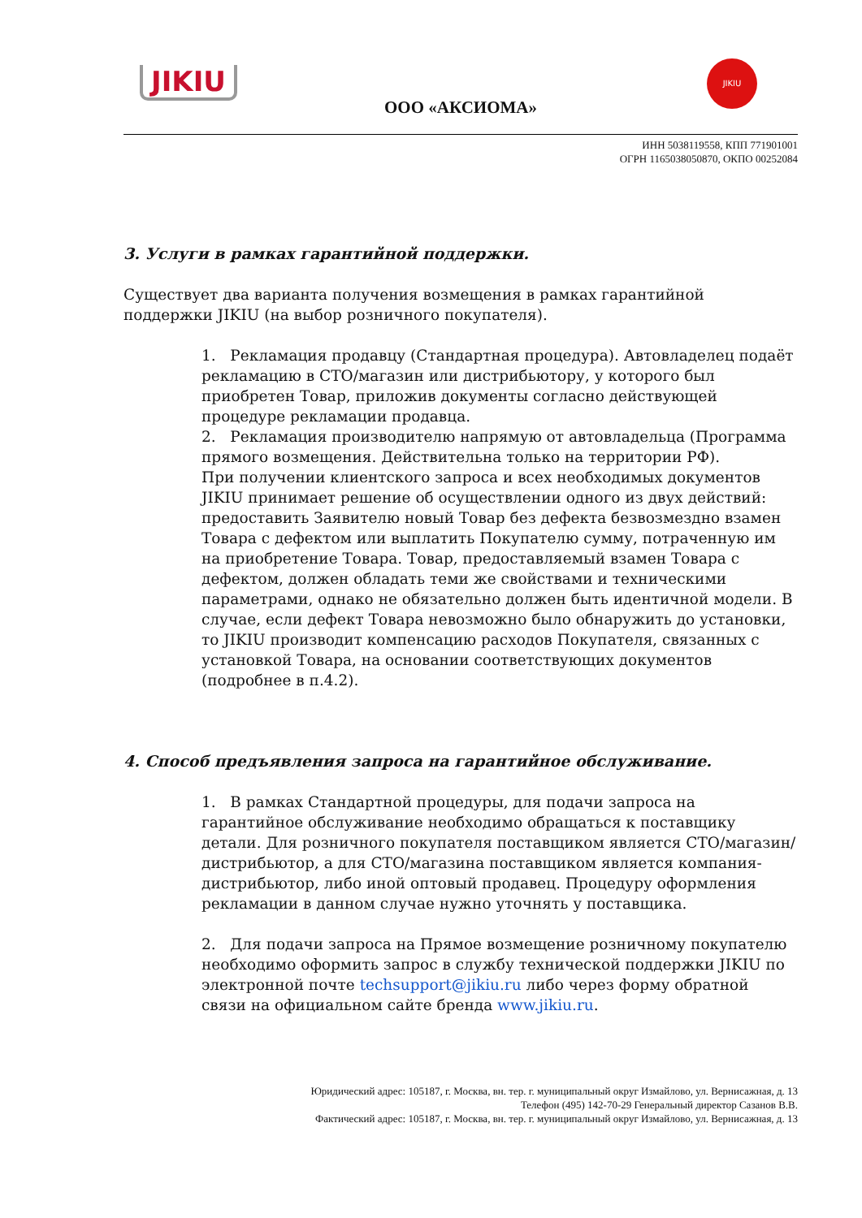JIKIU
JIKIU
ООО «АКСИОМА»
ИНН 5038119558, КПП 771901001
ОГРН 1165038050870, ОКПО 00252084
3. Услуги в рамках гарантийной поддержки.
Существует два варианта получения возмещения в рамках гарантийной поддержки JIKIU (на выбор розничного покупателя).
1. Рекламация продавцу (Стандартная процедура). Автовладелец подаёт рекламацию в СТО/магазин или дистрибьютору, у которого был приобретен Товар, приложив документы согласно действующей процедуре рекламации продавца.
2. Рекламация производителю напрямую от автовладельца (Программа прямого возмещения. Действительна только на территории РФ).
При получении клиентского запроса и всех необходимых документов JIKIU принимает решение об осуществлении одного из двух действий: предоставить Заявителю новый Товар без дефекта безвозмездно взамен Товара с дефектом или выплатить Покупателю сумму, потраченную им на приобретение Товара. Товар, предоставляемый взамен Товара с дефектом, должен обладать теми же свойствами и техническими параметрами, однако не обязательно должен быть идентичной модели. В случае, если дефект Товара невозможно было обнаружить до установки, то JIKIU производит компенсацию расходов Покупателя, связанных с установкой Товара, на основании соответствующих документов (подробнее в п.4.2).
4. Способ предъявления запроса на гарантийное обслуживание.
1. В рамках Стандартной процедуры, для подачи запроса на гарантийное обслуживание необходимо обращаться к поставщику детали. Для розничного покупателя поставщиком является СТО/магазин/ дистрибьютор, а для СТО/магазина поставщиком является компания-дистрибьютор, либо иной оптовый продавец. Процедуру оформления рекламации в данном случае нужно уточнять у поставщика.
2. Для подачи запроса на Прямое возмещение розничному покупателю необходимо оформить запрос в службу технической поддержки JIKIU по электронной почте techsupport@jikiu.ru либо через форму обратной связи на официальном сайте бренда www.jikiu.ru.
Юридический адрес: 105187, г. Москва, вн. тер. г. муниципальный округ Измайлово, ул. Вернисажная, д. 13
Телефон (495) 142-70-29 Генеральный директор Сазанов В.В.
Фактический адрес: 105187, г. Москва, вн. тер. г. муниципальный округ Измайлово, ул. Вернисажная, д. 13